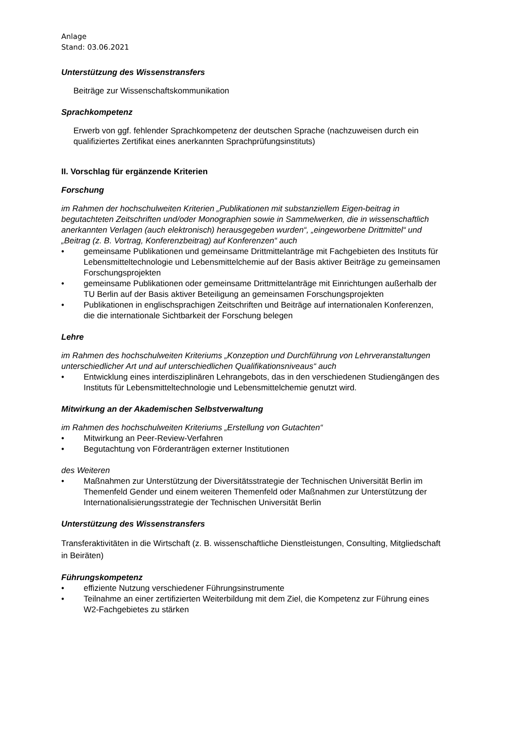Anlage
Stand: 03.06.2021
Unterstützung des Wissenstransfers
Beiträge zur Wissenschaftskommunikation
Sprachkompetenz
Erwerb von ggf. fehlender Sprachkompetenz der deutschen Sprache (nachzuweisen durch ein qualifiziertes Zertifikat eines anerkannten Sprachprüfungsinstituts)
II. Vorschlag für ergänzende Kriterien
Forschung
im Rahmen der hochschulweiten Kriterien „Publikationen mit substanziellem Eigen-beitrag in begutachteten Zeitschriften und/oder Monographien sowie in Sammelwerken, die in wissenschaftlich anerkannten Verlagen (auch elektronisch) herausgegeben wurden“, „eingeworbene Drittmittel“ und „Beitrag (z. B. Vortrag, Konferenzbeitrag) auf Konferenzen“ auch
• gemeinsame Publikationen und gemeinsame Drittmittelanträge mit Fachgebieten des Instituts für Lebensmitteltechnologie und Lebensmittelchemie auf der Basis aktiver Beiträge zu gemeinsamen Forschungsprojekten
• gemeinsame Publikationen oder gemeinsame Drittmittelanträge mit Einrichtungen außerhalb der TU Berlin auf der Basis aktiver Beteiligung an gemeinsamen Forschungsprojekten
• Publikationen in englischsprachigen Zeitschriften und Beiträge auf internationalen Konferenzen, die die internationale Sichtbarkeit der Forschung belegen
Lehre
im Rahmen des hochschulweiten Kriteriums „Konzeption und Durchführung von Lehrveranstaltungen unterschiedlicher Art und auf unterschiedlichen Qualifikationsniveaus“ auch
• Entwicklung eines interdisziplinären Lehrangebots, das in den verschiedenen Studiengängen des Instituts für Lebensmitteltechnologie und Lebensmittelchemie genutzt wird.
Mitwirkung an der Akademischen Selbstverwaltung
im Rahmen des hochschulweiten Kriteriums „Erstellung von Gutachten“
• Mitwirkung an Peer-Review-Verfahren
• Begutachtung von Förderanträgen externer Institutionen
des Weiteren
• Maßnahmen zur Unterstützung der Diversitätsstrategie der Technischen Universität Berlin im Themenfeld Gender und einem weiteren Themenfeld oder Maßnahmen zur Unterstützung der Internationalisierungsstrategie der Technischen Universität Berlin
Unterstützung des Wissenstransfers
Transferaktivitäten in die Wirtschaft (z. B. wissenschaftliche Dienstleistungen, Consulting, Mitgliedschaft in Beiräten)
Führungskompetenz
• effiziente Nutzung verschiedener Führungsinstrumente
• Teilnahme an einer zertifizierten Weiterbildung mit dem Ziel, die Kompetenz zur Führung eines W2-Fachgebietes zu stärken